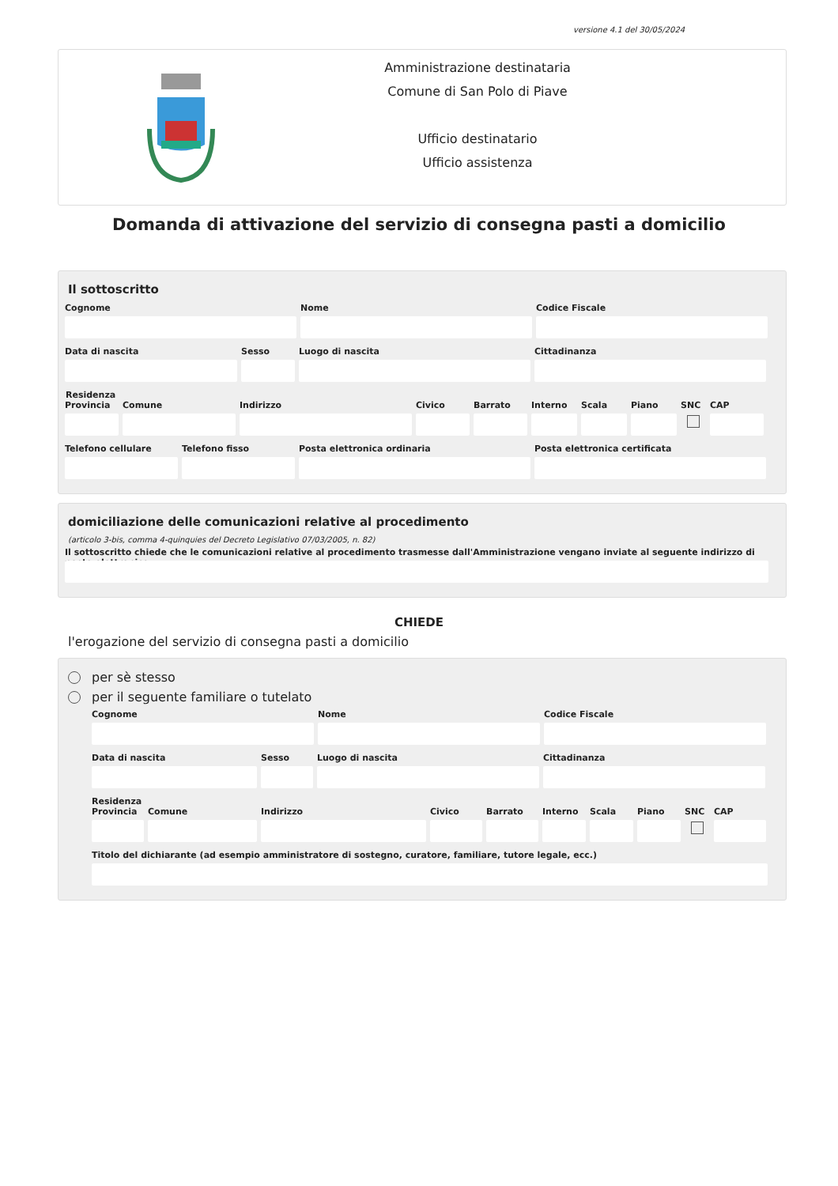versione 4.1 del 30/05/2024
Amministrazione destinataria
Comune di San Polo di Piave
Ufficio destinatario
Ufficio assistenza
Domanda di attivazione del servizio di consegna pasti a domicilio
Il sottoscritto
Cognome Nome Codice Fiscale
Data di nascita Sesso Luogo di nascita Cittadinanza
Residenza
Provincia
Comune Indirizzo Civico Barrato Interno
Scala Piano SNC CAP
Telefono cellulare
Telefono fisso Posta elettronica ordinaria Posta elettronica certificata
domiciliazione delle comunicazioni relative al procedimento
(articolo 3-bis, comma 4-quinquies del Decreto Legislativo 07/03/2005, n. 82)
Il sottoscritto chiede che le comunicazioni relative al procedimento trasmesse dall'Amministrazione vengano inviate al seguente indirizzo di posta elettronica
CHIEDE
l'erogazione del servizio di consegna pasti a domicilio
per sè stesso
per il seguente familiare o tutelato
Cognome Nome Codice Fiscale
Data di nascita Sesso Luogo di nascita Cittadinanza
Residenza
Provincia
Comune Indirizzo Civico Barrato
Interno
Scala Piano SNC CAP
Titolo del dichiarante (ad esempio amministratore di sostegno, curatore, familiare, tutore legale, ecc.)